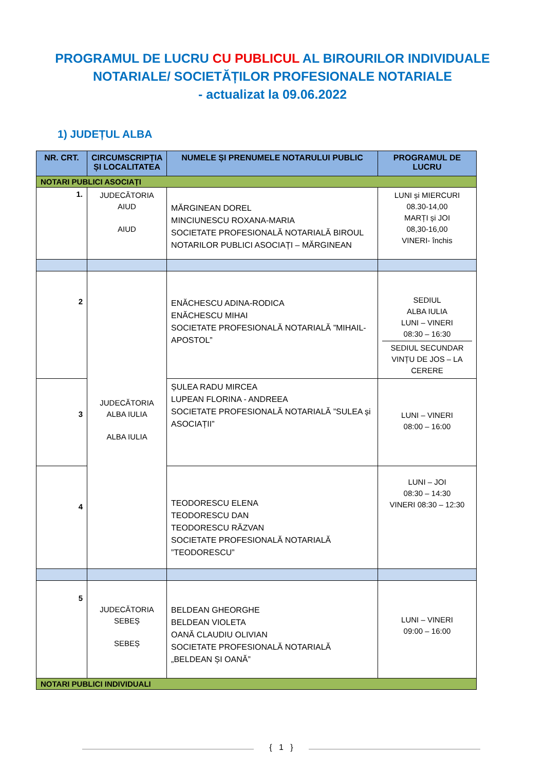PROGRAMUL DE LUCRU CU PUBLICUL AL BIROURILOR INDIVIDUALE
NOTARIALE/ SOCIETĂȚILOR PROFESIONALE NOTARIALE
- actualizat la 09.06.2022
1) JUDEȚUL ALBA
| NR. CRT. | CIRCUMSCRIPȚIA ȘI LOCALITATEA | NUMELE ȘI PRENUMELE NOTARULUI PUBLIC | PROGRAMUL DE LUCRU |
| --- | --- | --- | --- |
| NOTARI PUBLICI ASOCIAȚI | | | |
| 1. | JUDECĂTORIA AIUD AIUD | MĂRGINEAN DOREL MINCIUNESCU ROXANA-MARIA SOCIETATE PROFESIONALĂ NOTARIALĂ BIROUL NOTARILOR PUBLICI ASOCIAȚI – MĂRGINEAN | LUNI și MIERCURI 08.30-14,00 MARȚI și JOI 08,30-16,00 VINERI- închis |
| 2 | JUDECĂTORIA ALBA IULIA ALBA IULIA | ENĂCHESCU ADINA-RODICA ENĂCHESCU MIHAI SOCIETATE PROFESIONALĂ NOTARIALĂ ”MIHAIL-APOSTOL” | SEDIUL ALBA IULIA LUNI – VINERI 08:30 – 16:30 SEDIUL SECUNDAR VINȚU DE JOS – LA CERERE |
| 3 | | ȘULEA RADU MIRCEA LUPEAN FLORINA - ANDREEA SOCIETATE PROFESIONALĂ NOTARIALĂ ”SULEA și ASOCIAȚII” | LUNI – VINERI 08:00 – 16:00 |
| 4 | | TEODORESCU ELENA TEODORESCU DAN TEODORESCU RĂZVAN SOCIETATE PROFESIONALĂ NOTARIALĂ ”TEODORESCU” | LUNI – JOI 08:30 – 14:30 VINERI 08:30 – 12:30 |
| 5 | JUDECĂTORIA SEBEȘ SEBEȘ | BELDEAN GHEORGHE BELDEAN VIOLETA OANĂ CLAUDIU OLIVIAN SOCIETATE PROFESIONALĂ NOTARIALĂ „BELDEAN ȘI OANĂ” | LUNI – VINERI 09:00 – 16:00 |
| NOTARI PUBLICI INDIVIDUALI | | | |
{ 1 }